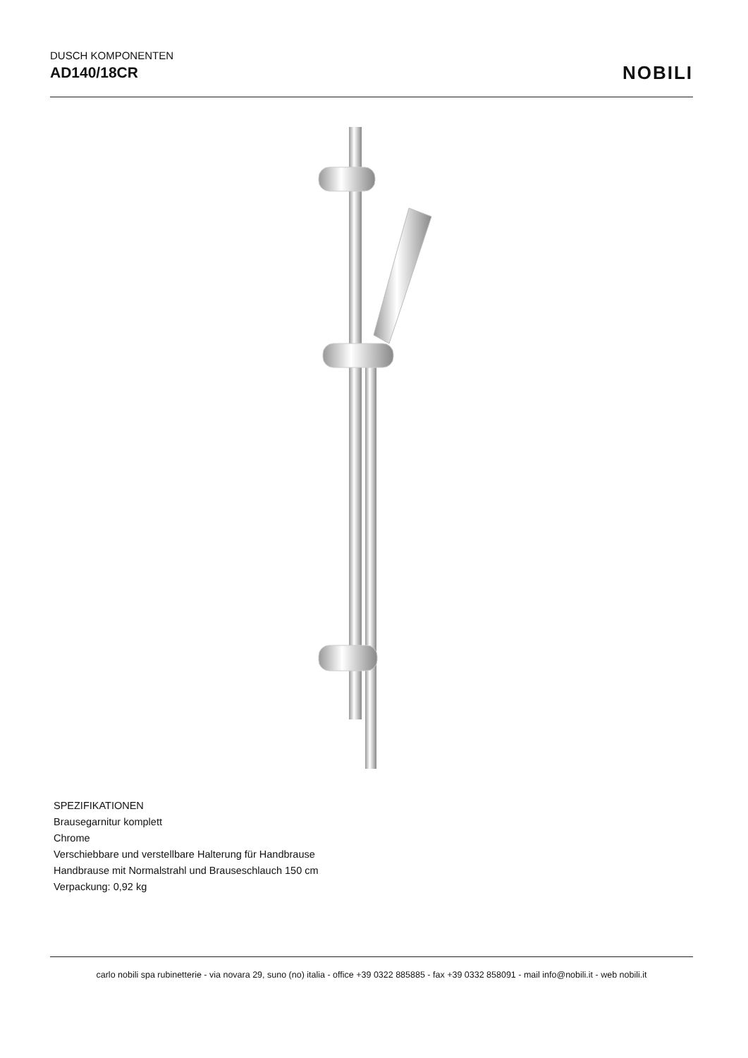DUSCH KOMPONENTEN
AD140/18CR
NOBILI
SPEZIFIKATIONEN
Brausegarnitur komplett
Chrome
Verschiebbare und verstellbare Halterung für Handbrause
Handbrause mit Normalstrahl und Brauseschlauch 150 cm
Verpackung: 0,92 kg
carlo nobili spa rubinetterie - via novara 29, suno (no) italia - office +39 0322 885885 - fax +39 0332 858091 - mail info@nobili.it - web nobili.it